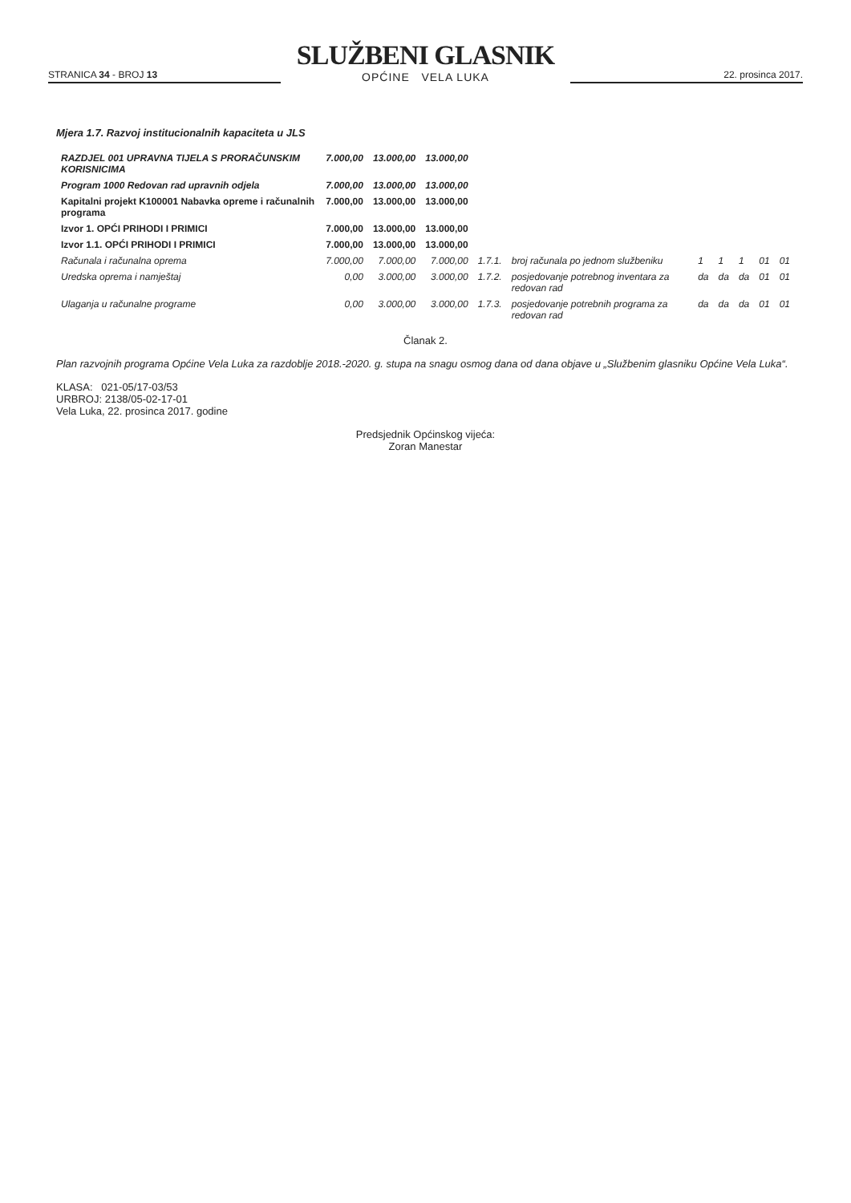STRANICA 34 - BROJ 13
SLUŽBENI GLASNIK
OPĆINE VELA LUKA
22. prosinca 2017.
Mjera 1.7. Razvoj institucionalnih kapaciteta u JLS
| RAZDJEL 001 UPRAVNA TIJELA S PRORAČUNSKIM KORISNICIMA | 7.000,00 | 13.000,00 | 13.000,00 | | | | | | | |
| Program 1000 Redovan rad upravnih odjela | 7.000,00 | 13.000,00 | 13.000,00 | | | | | | | |
| Kapitalni projekt K100001 Nabavka opreme i računalnih programa | 7.000,00 | 13.000,00 | 13.000,00 | | | | | | | |
| Izvor 1. OPĆI PRIHODI I PRIMICI | 7.000,00 | 13.000,00 | 13.000,00 | | | | | | | |
| Izvor 1.1. OPĆI PRIHODI I PRIMICI | 7.000,00 | 13.000,00 | 13.000,00 | | | | | | | |
| Računala i računalna oprema | 7.000,00 | 7.000,00 | 7.000,00 | 1.7.1. | broj računala po jednom službeniku | 1 | 1 | 1 | 01 | 01 |
| Uredska oprema i namještaj | 0,00 | 3.000,00 | 3.000,00 | 1.7.2. | posjedovanje potrebnog inventara za redovan rad | da | da | da | 01 | 01 |
| Ulaganja u računalne programe | 0,00 | 3.000,00 | 3.000,00 | 1.7.3. | posjedovanje potrebnih programa za redovan rad | da | da | da | 01 | 01 |
Članak 2.
Plan razvojnih programa Općine Vela Luka za razdoblje 2018.-2020. g. stupa na snagu osmog dana od dana objave u „Službenim glasniku Općine Vela Luka“.
KLASA: 021-05/17-03/53
URBROJ: 2138/05-02-17-01
Vela Luka, 22. prosinca 2017. godine
Predsjednik Općinskog vijeća:
Zoran Manestar